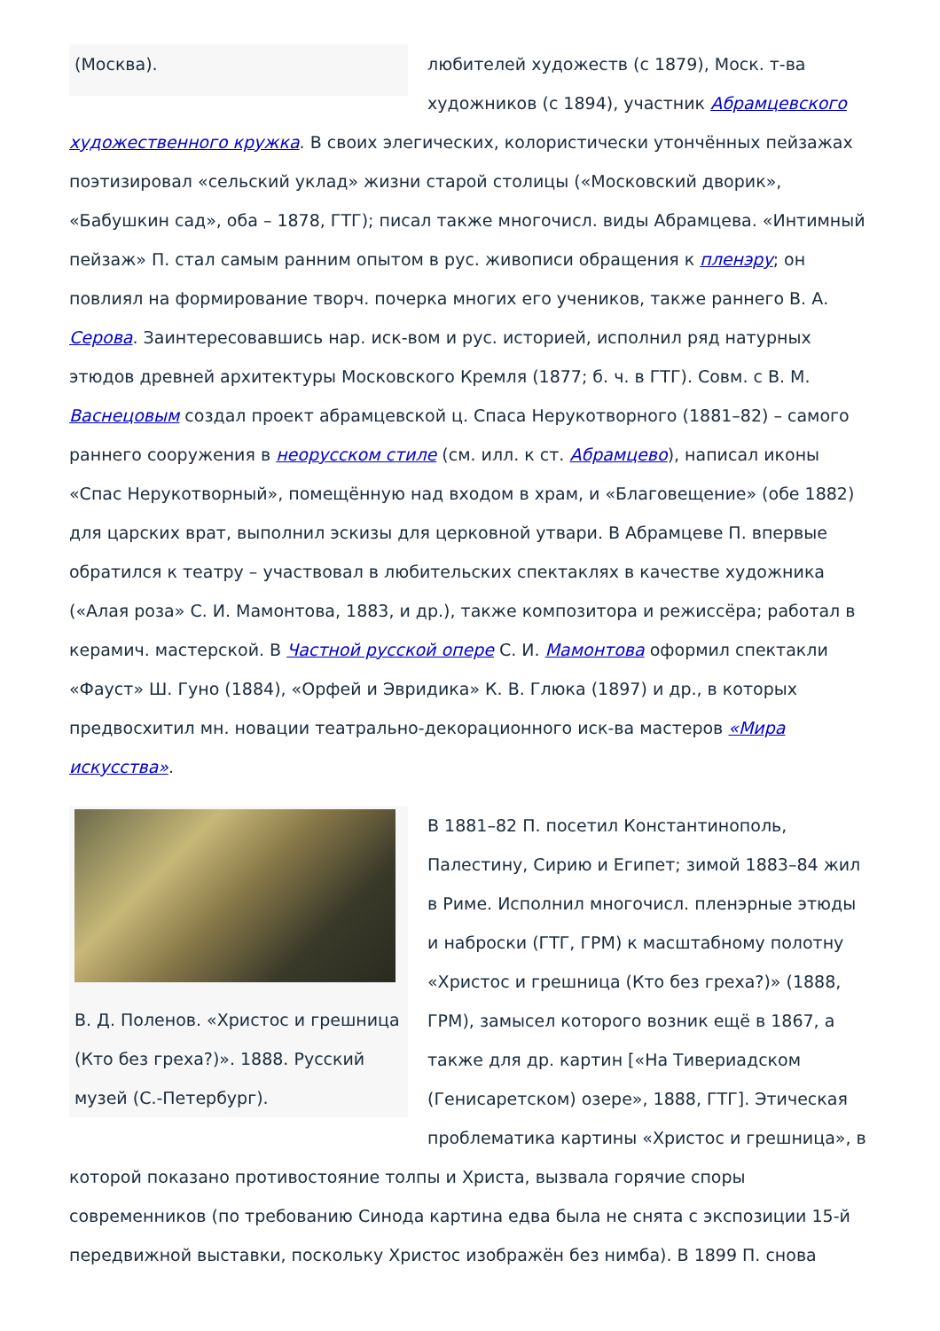(Москва).
любителей художеств (с 1879), Моск. т-ва художников (с 1894), участник Абрамцевского художественного кружка. В своих элегических, колористически утончённых пейзажах поэтизировал «сельский уклад» жизни старой столицы («Московский дворик», «Бабушкин сад», оба – 1878, ГТГ); писал также многочисл. виды Абрамцева. «Интимный пейзаж» П. стал самым ранним опытом в рус. живописи обращения к пленэру; он повлиял на формирование творч. почерка многих его учеников, также раннего В. А. Серова. Заинтересовавшись нар. иск-вом и рус. историей, исполнил ряд натурных этюдов древней архитектуры Московского Кремля (1877; б. ч. в ГТГ). Совм. с В. М. Васнецовым создал проект абрамцевской ц. Спаса Нерукотворного (1881–82) – самого раннего сооружения в неорусском стиле (см. илл. к ст. Абрамцево), написал иконы «Спас Нерукотворный», помещённую над входом в храм, и «Благовещение» (обе 1882) для царских врат, выполнил эскизы для церковной утвари. В Абрамцеве П. впервые обратился к театру – участвовал в любительских спектаклях в качестве художника («Алая роза» С. И. Мамонтова, 1883, и др.), также композитора и режиссёра; работал в керамич. мастерской. В Частной русской опере С. И. Мамонтова оформил спектакли «Фауст» Ш. Гуно (1884), «Орфей и Эвридика» К. В. Глюка (1897) и др., в которых предвосхитил мн. новации театрально-декорационного иск-ва мастеров «Мира искусства».
В. Д. Поленов. «Христос и грешница (Кто без греха?)». 1888. Русский музей (С.-Петербург).
В 1881–82 П. посетил Константинополь, Палестину, Сирию и Египет; зимой 1883–84 жил в Риме. Исполнил многочисл. пленэрные этюды и наброски (ГТГ, ГРМ) к масштабному полотну «Христос и грешница (Кто без греха?)» (1888, ГРМ), замысел которого возник ещё в 1867, а также для др. картин [«На Тивериадском (Генисаретском) озере», 1888, ГТГ]. Этическая проблематика картины «Христос и грешница», в которой показано противостояние толпы и Христа, вызвала горячие споры современников (по требованию Синода картина едва была не снята с экспозиции 15-й передвижной выставки, поскольку Христос изображён без нимба). В 1899 П. снова